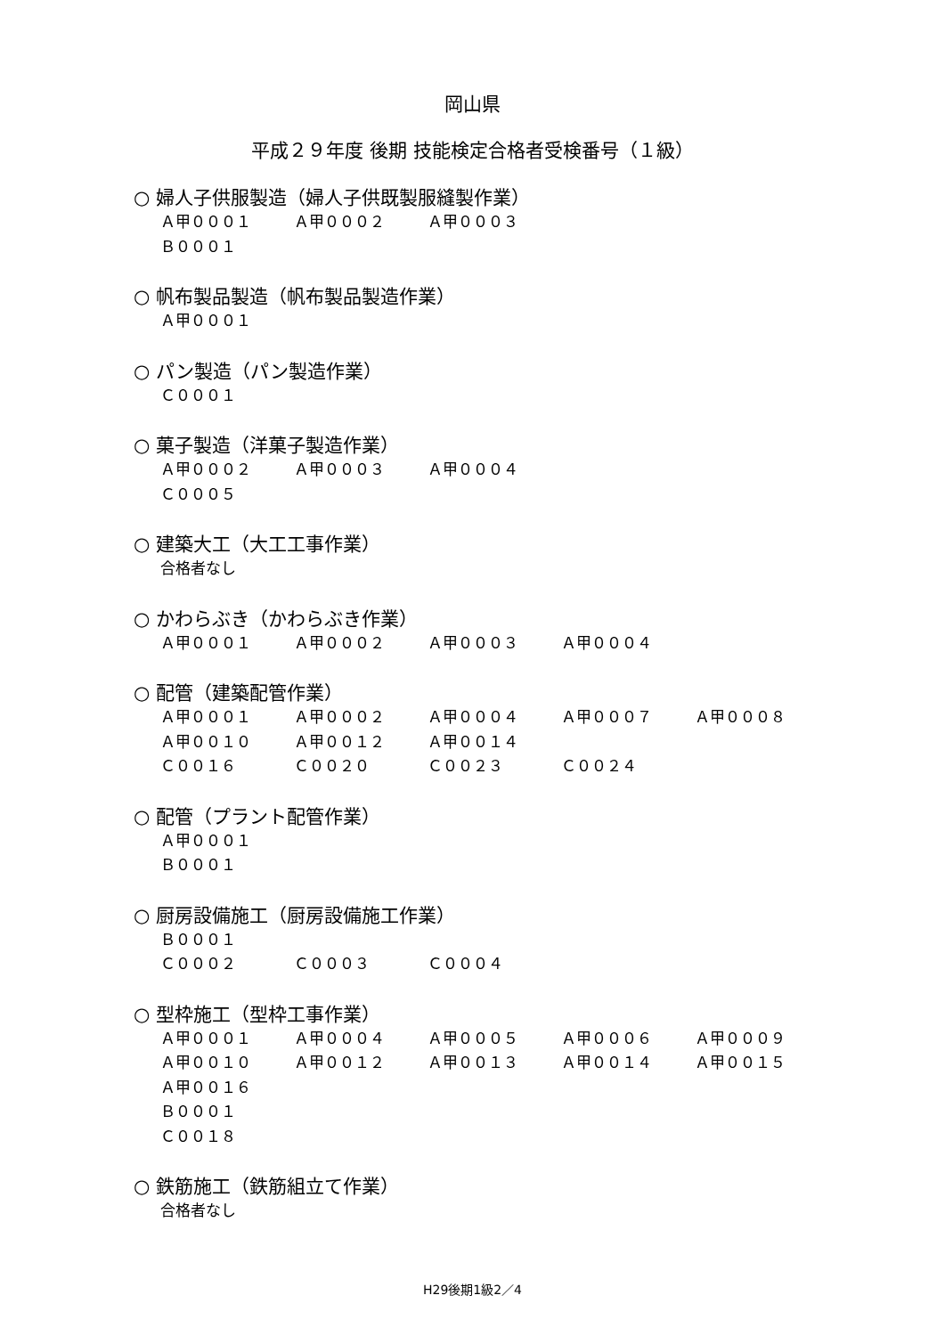岡山県
平成２９年度 後期 技能検定合格者受検番号（１級）
○ 婦人子供服製造（婦人子供既製服縫製作業）
Ａ甲０００１ Ａ甲０００２ Ａ甲０００３
Ｂ０００１
○ 帆布製品製造（帆布製品製造作業）
Ａ甲０００１
○ パン製造（パン製造作業）
Ｃ０００１
○ 菓子製造（洋菓子製造作業）
Ａ甲０００２ Ａ甲０００３ Ａ甲０００４
Ｃ０００５
○ 建築大工（大工工事作業）
合格者なし
○ かわらぶき（かわらぶき作業）
Ａ甲０００１ Ａ甲０００２ Ａ甲０００３ Ａ甲０００４
○ 配管（建築配管作業）
Ａ甲０００１ Ａ甲０００２ Ａ甲０００４ Ａ甲０００７ Ａ甲０００８
Ａ甲００１０ Ａ甲００１２ Ａ甲００１４
Ｃ００１６ Ｃ００２０ Ｃ００２３ Ｃ００２４
○ 配管（プラント配管作業）
Ａ甲０００１
Ｂ０００１
○ 厨房設備施工（厨房設備施工作業）
Ｂ０００１
Ｃ０００２ Ｃ０００３ Ｃ０００４
○ 型枠施工（型枠工事作業）
Ａ甲０００１ Ａ甲０００４ Ａ甲０００５ Ａ甲０００６ Ａ甲０００９
Ａ甲００１０ Ａ甲００１２ Ａ甲００１３ Ａ甲００１４ Ａ甲００１５
Ａ甲００１６
Ｂ０００１
Ｃ００１８
○ 鉄筋施工（鉄筋組立て作業）
合格者なし
H29後期1級2／4